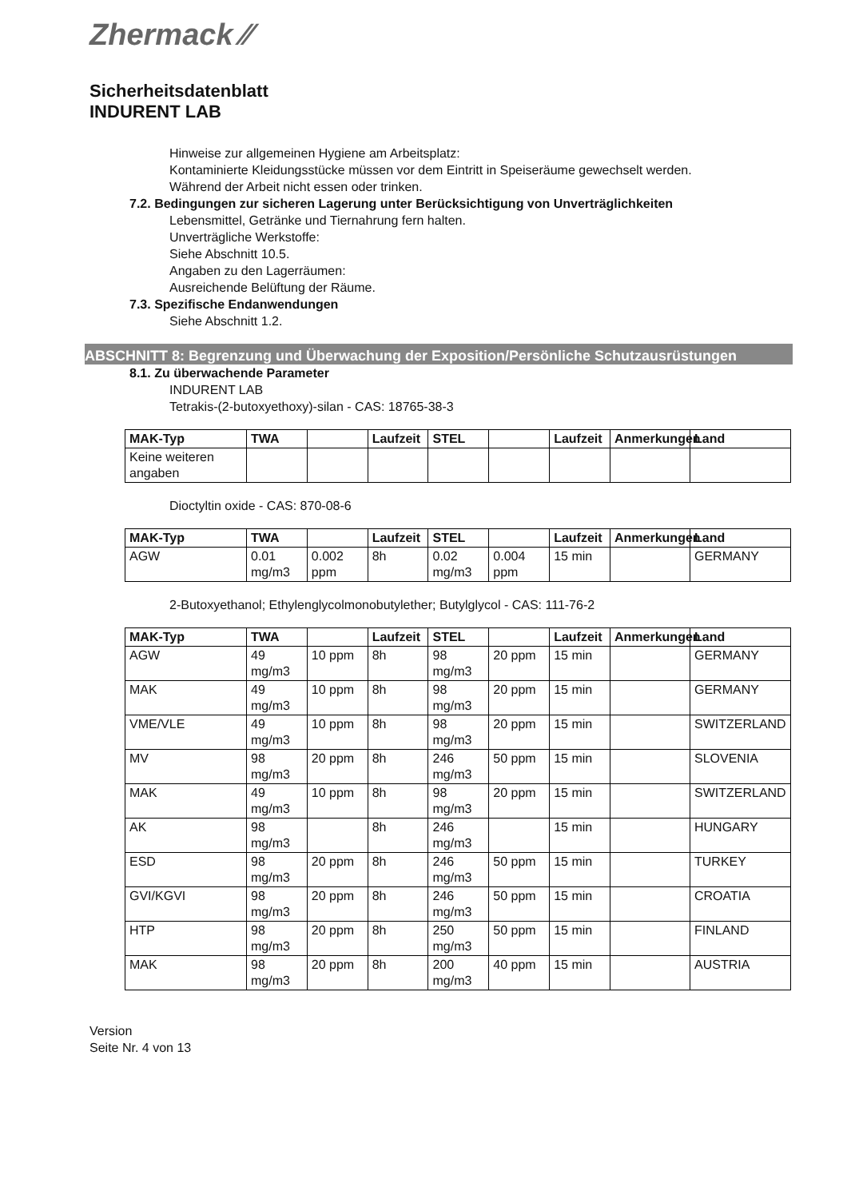Zhermack ⁄⁄
Sicherheitsdatenblatt
INDURENT LAB
Hinweise zur allgemeinen Hygiene am Arbeitsplatz:
Kontaminierte Kleidungsstücke müssen vor dem Eintritt in Speiseräume gewechselt werden.
Während der Arbeit nicht essen oder trinken.
7.2. Bedingungen zur sicheren Lagerung unter Berücksichtigung von Unverträglichkeiten
Lebensmittel, Getränke und Tiernahrung fern halten.
Unverträgliche Werkstoffe:
Siehe Abschnitt 10.5.
Angaben zu den Lagerräumen:
Ausreichende Belüftung der Räume.
7.3. Spezifische Endanwendungen
Siehe Abschnitt 1.2.
ABSCHNITT 8: Begrenzung und Überwachung der Exposition/Persönliche Schutzausrüstungen
8.1. Zu überwachende Parameter
INDURENT LAB
Tetrakis-(2-butoxyethoxy)-silan - CAS: 18765-38-3
| MAK-Typ | TWA | | Laufzeit | STEL | | Laufzeit | Anmerkungen | Land |
| --- | --- | --- | --- | --- | --- | --- | --- | --- |
| Keine weiteren angaben | | | | | | | | |
Dioctyltin oxide - CAS: 870-08-6
| MAK-Typ | TWA | | Laufzeit | STEL | | Laufzeit | Anmerkungen | Land |
| --- | --- | --- | --- | --- | --- | --- | --- | --- |
| AGW | 0.01 mg/m3 | 0.002 ppm | 8h | 0.02 mg/m3 | 0.004 ppm | 15 min | | GERMANY |
2-Butoxyethanol; Ethylenglycolmonobutylether; Butylglycol - CAS: 111-76-2
| MAK-Typ | TWA | | Laufzeit | STEL | | Laufzeit | Anmerkungen | Land |
| --- | --- | --- | --- | --- | --- | --- | --- | --- |
| AGW | 49 mg/m3 | 10 ppm | 8h | 98 mg/m3 | 20 ppm | 15 min | | GERMANY |
| MAK | 49 mg/m3 | 10 ppm | 8h | 98 mg/m3 | 20 ppm | 15 min | | GERMANY |
| VME/VLE | 49 mg/m3 | 10 ppm | 8h | 98 mg/m3 | 20 ppm | 15 min | | SWITZERLAND |
| MV | 98 mg/m3 | 20 ppm | 8h | 246 mg/m3 | 50 ppm | 15 min | | SLOVENIA |
| MAK | 49 mg/m3 | 10 ppm | 8h | 98 mg/m3 | 20 ppm | 15 min | | SWITZERLAND |
| AK | 98 mg/m3 | | 8h | 246 mg/m3 | | 15 min | | HUNGARY |
| ESD | 98 mg/m3 | 20 ppm | 8h | 246 mg/m3 | 50 ppm | 15 min | | TURKEY |
| GVI/KGVI | 98 mg/m3 | 20 ppm | 8h | 246 mg/m3 | 50 ppm | 15 min | | CROATIA |
| HTP | 98 mg/m3 | 20 ppm | 8h | 250 mg/m3 | 50 ppm | 15 min | | FINLAND |
| MAK | 98 mg/m3 | 20 ppm | 8h | 200 mg/m3 | 40 ppm | 15 min | | AUSTRIA |
Version
Seite Nr. 4 von 13